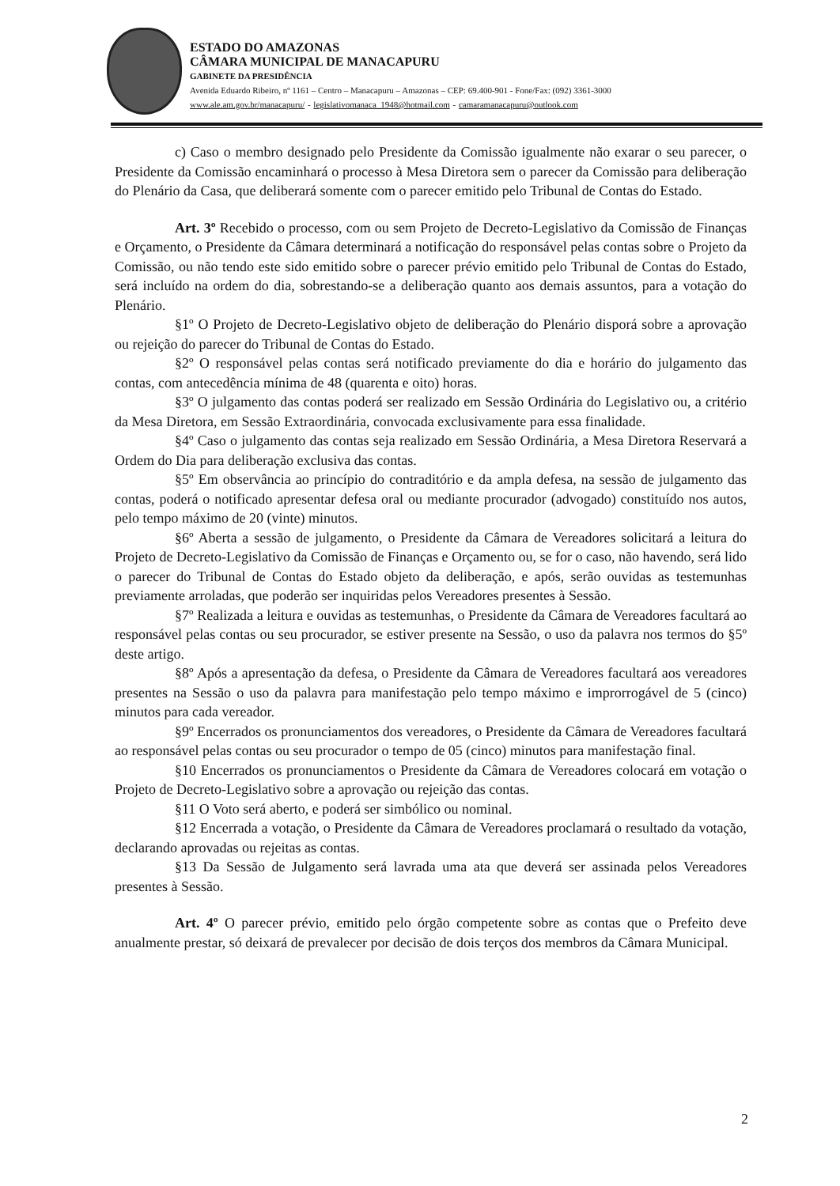ESTADO DO AMAZONAS
CÂMARA MUNICIPAL DE MANACAPURU
GABINETE DA PRESIDÊNCIA
Avenida Eduardo Ribeiro, nº 1161 – Centro – Manacapuru – Amazonas – CEP: 69.400-901 - Fone/Fax: (092) 3361-3000
www.ale.am.gov.br/manacapuru/ - legislativomanaca_1948@hotmail.com - camaramanacapuru@outlook.com
c) Caso o membro designado pelo Presidente da Comissão igualmente não exarar o seu parecer, o Presidente da Comissão encaminhará o processo à Mesa Diretora sem o parecer da Comissão para deliberação do Plenário da Casa, que deliberará somente com o parecer emitido pelo Tribunal de Contas do Estado.
Art. 3º Recebido o processo, com ou sem Projeto de Decreto-Legislativo da Comissão de Finanças e Orçamento, o Presidente da Câmara determinará a notificação do responsável pelas contas sobre o Projeto da Comissão, ou não tendo este sido emitido sobre o parecer prévio emitido pelo Tribunal de Contas do Estado, será incluído na ordem do dia, sobrestando-se a deliberação quanto aos demais assuntos, para a votação do Plenário.
§1º O Projeto de Decreto-Legislativo objeto de deliberação do Plenário disporá sobre a aprovação ou rejeição do parecer do Tribunal de Contas do Estado.
§2º O responsável pelas contas será notificado previamente do dia e horário do julgamento das contas, com antecedência mínima de 48 (quarenta e oito) horas.
§3º O julgamento das contas poderá ser realizado em Sessão Ordinária do Legislativo ou, a critério da Mesa Diretora, em Sessão Extraordinária, convocada exclusivamente para essa finalidade.
§4º Caso o julgamento das contas seja realizado em Sessão Ordinária, a Mesa Diretora Reservará a Ordem do Dia para deliberação exclusiva das contas.
§5º Em observância ao princípio do contraditório e da ampla defesa, na sessão de julgamento das contas, poderá o notificado apresentar defesa oral ou mediante procurador (advogado) constituído nos autos, pelo tempo máximo de 20 (vinte) minutos.
§6º Aberta a sessão de julgamento, o Presidente da Câmara de Vereadores solicitará a leitura do Projeto de Decreto-Legislativo da Comissão de Finanças e Orçamento ou, se for o caso, não havendo, será lido o parecer do Tribunal de Contas do Estado objeto da deliberação, e após, serão ouvidas as testemunhas previamente arroladas, que poderão ser inquiridas pelos Vereadores presentes à Sessão.
§7º Realizada a leitura e ouvidas as testemunhas, o Presidente da Câmara de Vereadores facultará ao responsável pelas contas ou seu procurador, se estiver presente na Sessão, o uso da palavra nos termos do §5º deste artigo.
§8º Após a apresentação da defesa, o Presidente da Câmara de Vereadores facultará aos vereadores presentes na Sessão o uso da palavra para manifestação pelo tempo máximo e improrrogável de 5 (cinco) minutos para cada vereador.
§9º Encerrados os pronunciamentos dos vereadores, o Presidente da Câmara de Vereadores facultará ao responsável pelas contas ou seu procurador o tempo de 05 (cinco) minutos para manifestação final.
§10 Encerrados os pronunciamentos o Presidente da Câmara de Vereadores colocará em votação o Projeto de Decreto-Legislativo sobre a aprovação ou rejeição das contas.
§11 O Voto será aberto, e poderá ser simbólico ou nominal.
§12 Encerrada a votação, o Presidente da Câmara de Vereadores proclamará o resultado da votação, declarando aprovadas ou rejeitas as contas.
§13 Da Sessão de Julgamento será lavrada uma ata que deverá ser assinada pelos Vereadores presentes à Sessão.
Art. 4º O parecer prévio, emitido pelo órgão competente sobre as contas que o Prefeito deve anualmente prestar, só deixará de prevalecer por decisão de dois terços dos membros da Câmara Municipal.
2